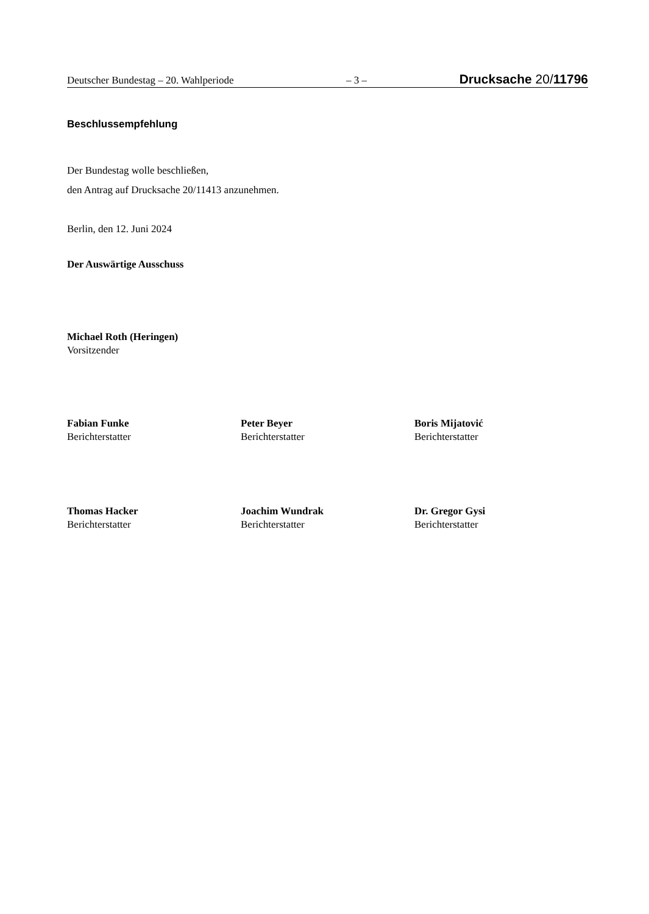Deutscher Bundestag – 20. Wahlperiode – 3 – Drucksache 20/11796
Beschlussempfehlung
Der Bundestag wolle beschließen,
den Antrag auf Drucksache 20/11413 anzunehmen.
Berlin, den 12. Juni 2024
Der Auswärtige Ausschuss
Michael Roth (Heringen)
Vorsitzender
Fabian Funke
Berichterstatter
Peter Beyer
Berichterstatter
Boris Mijatović
Berichterstatter
Thomas Hacker
Berichterstatter
Joachim Wundrak
Berichterstatter
Dr. Gregor Gysi
Berichterstatter